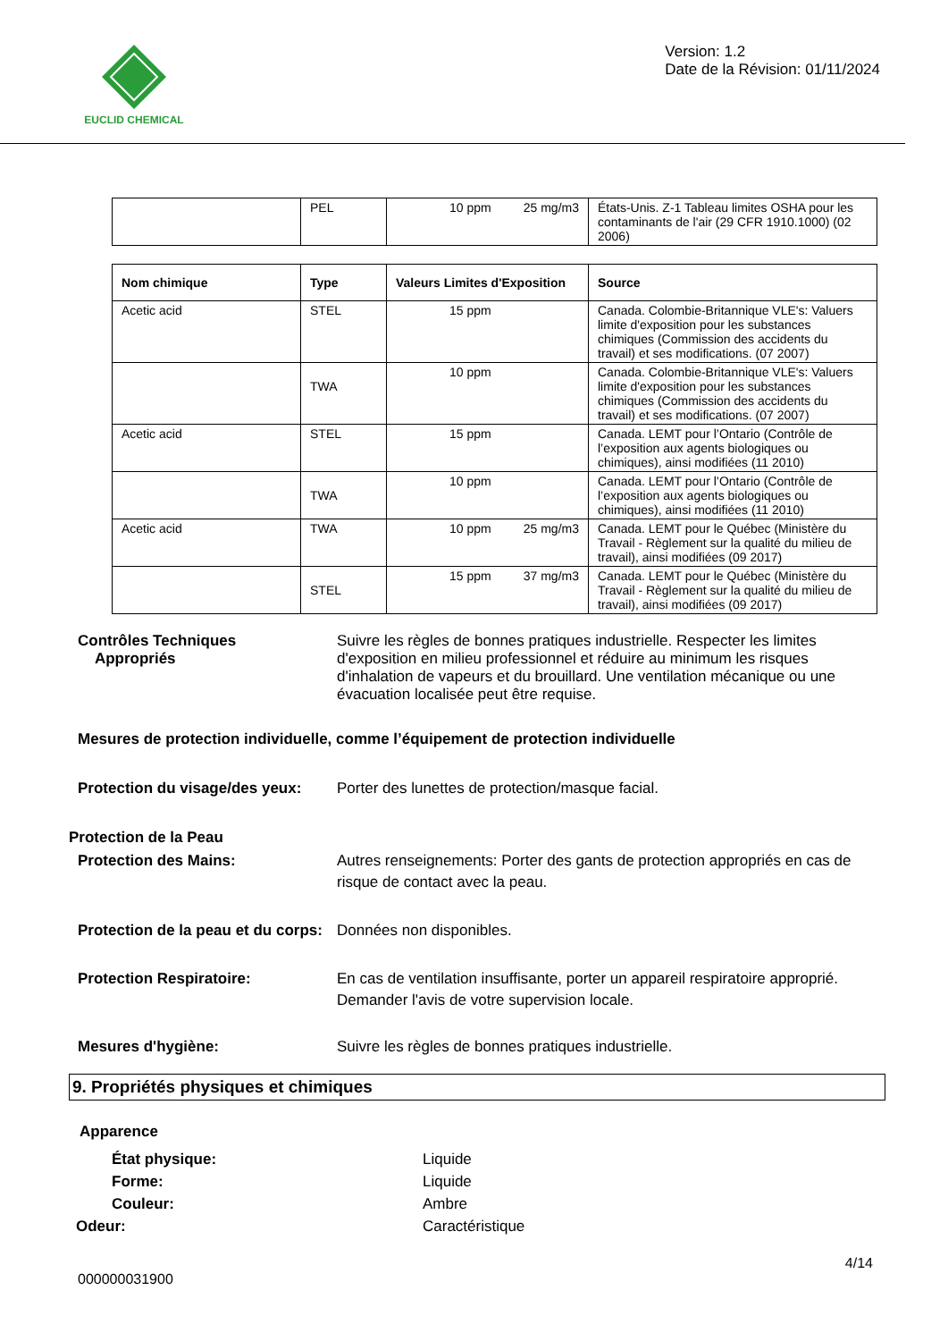EUCLID CHEMICAL
Version: 1.2
Date de la Révision: 01/11/2024
| | PEL | 10 ppm 25 mg/m3 | États-Unis. Z-1 Tableau limites OSHA pour les contaminants de l'air (29 CFR 1910.1000) (02 2006) |
| Nom chimique | Type | Valeurs Limites d'Exposition | Source |
| --- | --- | --- | --- |
| Acetic acid | STEL | 15 ppm | Canada. Colombie-Britannique VLE's: Valuers limite d'exposition pour les substances chimiques (Commission des accidents du travail) et ses modifications. (07 2007) |
| | TWA | 10 ppm | Canada. Colombie-Britannique VLE's: Valuers limite d'exposition pour les substances chimiques (Commission des accidents du travail) et ses modifications. (07 2007) |
| Acetic acid | STEL | 15 ppm | Canada. LEMT pour l’Ontario (Contrôle de l’exposition aux agents biologiques ou chimiques), ainsi modifiées (11 2010) |
| | TWA | 10 ppm | Canada. LEMT pour l’Ontario (Contrôle de l’exposition aux agents biologiques ou chimiques), ainsi modifiées (11 2010) |
| Acetic acid | TWA | 10 ppm 25 mg/m3 | Canada. LEMT pour le Québec (Ministère du Travail - Règlement sur la qualité du milieu de travail), ainsi modifiées (09 2017) |
| | STEL | 15 ppm 37 mg/m3 | Canada. LEMT pour le Québec (Ministère du Travail - Règlement sur la qualité du milieu de travail), ainsi modifiées (09 2017) |
Contrôles Techniques
Appropriés
Suivre les règles de bonnes pratiques industrielle. Respecter les limites d'exposition en milieu professionnel et réduire au minimum les risques d'inhalation de vapeurs et du brouillard. Une ventilation mécanique ou une évacuation localisée peut être requise.
Mesures de protection individuelle, comme l’équipement de protection individuelle
Protection du visage/des yeux:
Porter des lunettes de protection/masque facial.
Protection de la Peau
Protection des Mains: Autres renseignements: Porter des gants de protection appropriés en cas de risque de contact avec la peau.
Protection de la peau et du corps:
Données non disponibles.
Protection Respiratoire: En cas de ventilation insuffisante, porter un appareil respiratoire approprié. Demander l'avis de votre supervision locale.
Mesures d'hygiène: Suivre les règles de bonnes pratiques industrielle.
9. Propriétés physiques et chimiques
Apparence
État physique: Liquide
Forme: Liquide
Couleur: Ambre
Odeur: Caractéristique
4/14
000000031900